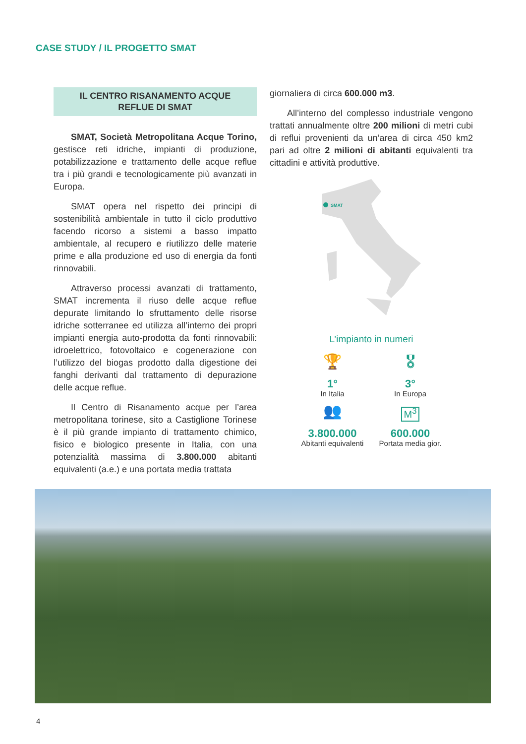CASE STUDY / IL PROGETTO SMAT
IL CENTRO RISANAMENTO ACQUE
REFLUE DI SMAT
SMAT, Società Metropolitana Acque Torino, gestisce reti idriche, impianti di produzione, potabilizzazione e trattamento delle acque reflue tra i più grandi e tecnologicamente più avanzati in Europa.
SMAT opera nel rispetto dei principi di sostenibilità ambientale in tutto il ciclo produttivo facendo ricorso a sistemi a basso impatto ambientale, al recupero e riutilizzo delle materie prime e alla produzione ed uso di energia da fonti rinnovabili.
Attraverso processi avanzati di trattamento, SMAT incrementa il riuso delle acque reflue depurate limitando lo sfruttamento delle risorse idriche sotterranee ed utilizza all’interno dei propri impianti energia auto-prodotta da fonti rinnovabili: idroelettrico, fotovoltaico e cogenerazione con l’utilizzo del biogas prodotto dalla digestione dei fanghi derivanti dal trattamento di depurazione delle acque reflue.
Il Centro di Risanamento acque per l’area metropolitana torinese, sito a Castiglione Torinese è il più grande impianto di trattamento chimico, fisico e biologico presente in Italia, con una potenzialità massima di 3.800.000 abitanti equivalenti (a.e.) e una portata media trattata
giornaliera di circa 600.000 m3.
All’interno del complesso industriale vengono trattati annualmente oltre 200 milioni di metri cubi di reflui provenienti da un’area di circa 450 km2 pari ad oltre 2 milioni di abitanti equivalenti tra cittadini e attività produttive.
SMAT
L’impianto in numeri
🏆
1°
In Italia
🎖
3°
In Europa
👥
3.800.000
Abitanti equivalenti
M<sup>3</sup>
600.000
Portata media gior.
4